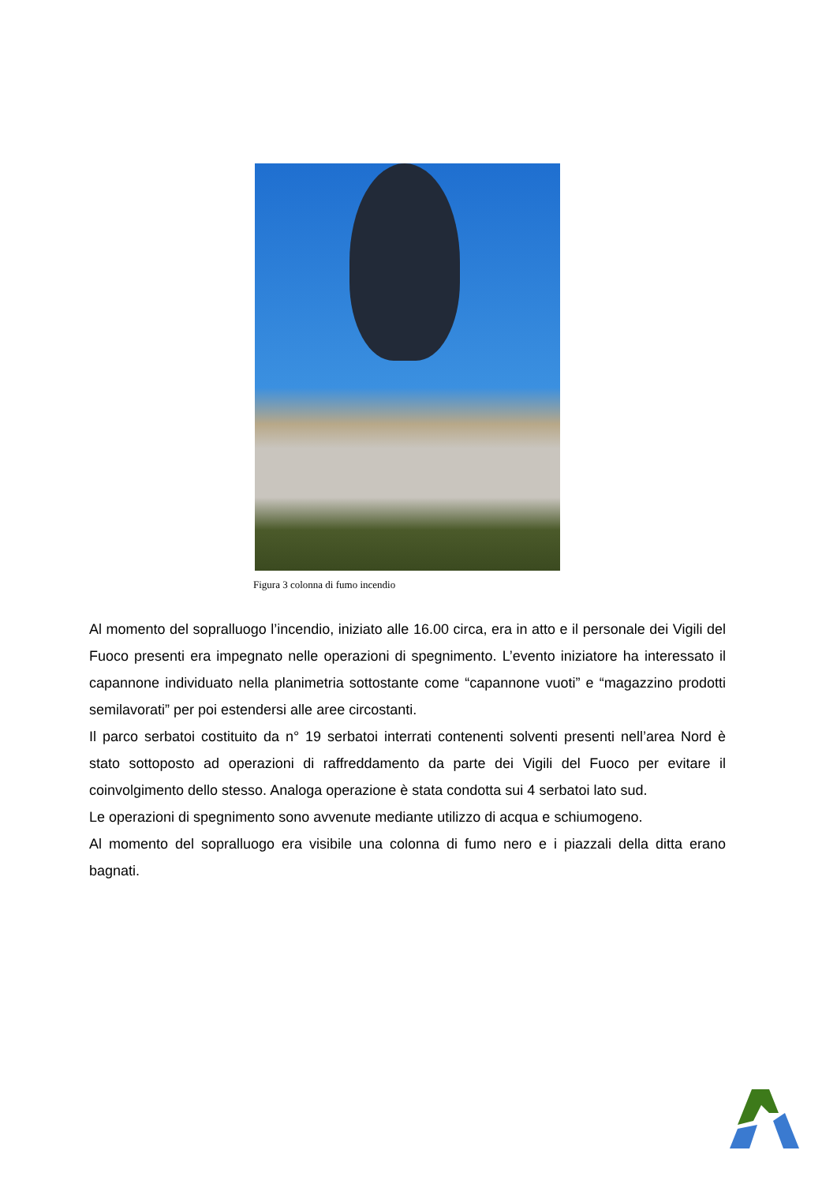Figura 3 colonna di fumo incendio
Al momento del sopralluogo l’incendio, iniziato alle 16.00 circa, era in atto e il personale dei Vigili del Fuoco presenti era impegnato nelle operazioni di spegnimento. L’evento iniziatore ha interessato il capannone individuato nella planimetria sottostante come “capannone vuoti” e “magazzino prodotti semilavorati” per poi estendersi alle aree circostanti.
Il parco serbatoi costituito da n° 19 serbatoi interrati contenenti solventi presenti nell’area Nord è stato sottoposto ad operazioni di raffreddamento da parte dei Vigili del Fuoco per evitare il coinvolgimento dello stesso. Analoga operazione è stata condotta sui 4 serbatoi lato sud.
Le operazioni di spegnimento sono avvenute mediante utilizzo di acqua e schiumogeno.
Al momento del sopralluogo era visibile una colonna di fumo nero e i piazzali della ditta erano bagnati.